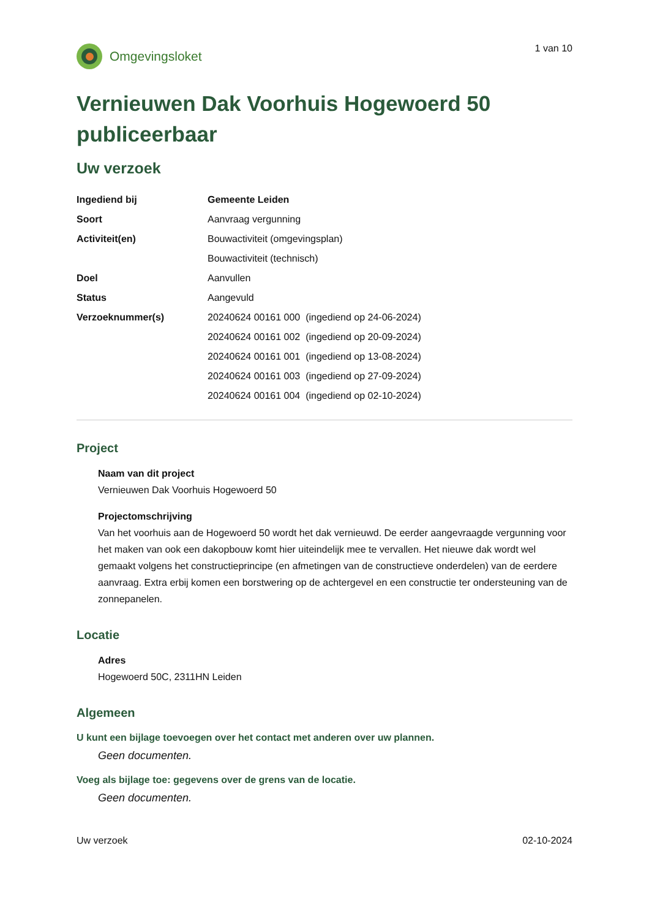Omgevingsloket
1 van 10
Vernieuwen Dak Voorhuis Hogewoerd 50 publiceerbaar
Uw verzoek
| Ingediend bij | Gemeente Leiden |
| Soort | Aanvraag vergunning |
| Activiteit(en) | Bouwactiviteit (omgevingsplan) |
| | Bouwactiviteit (technisch) |
| Doel | Aanvullen |
| Status | Aangevuld |
| Verzoeknummer(s) | 20240624 00161 000 (ingediend op 24-06-2024) |
| | 20240624 00161 002 (ingediend op 20-09-2024) |
| | 20240624 00161 001 (ingediend op 13-08-2024) |
| | 20240624 00161 003 (ingediend op 27-09-2024) |
| | 20240624 00161 004 (ingediend op 02-10-2024) |
Project
Naam van dit project
Vernieuwen Dak Voorhuis Hogewoerd 50
Projectomschrijving
Van het voorhuis aan de Hogewoerd 50 wordt het dak vernieuwd. De eerder aangevraagde vergunning voor het maken van ook een dakopbouw komt hier uiteindelijk mee te vervallen. Het nieuwe dak wordt wel gemaakt volgens het constructieprincipe (en afmetingen van de constructieve onderdelen) van de eerdere aanvraag. Extra erbij komen een borstwering op de achtergevel en een constructie ter ondersteuning van de zonnepanelen.
Locatie
Adres
Hogewoerd 50C, 2311HN Leiden
Algemeen
U kunt een bijlage toevoegen over het contact met anderen over uw plannen.
Geen documenten.
Voeg als bijlage toe: gegevens over de grens van de locatie.
Geen documenten.
Uw verzoek 02-10-2024